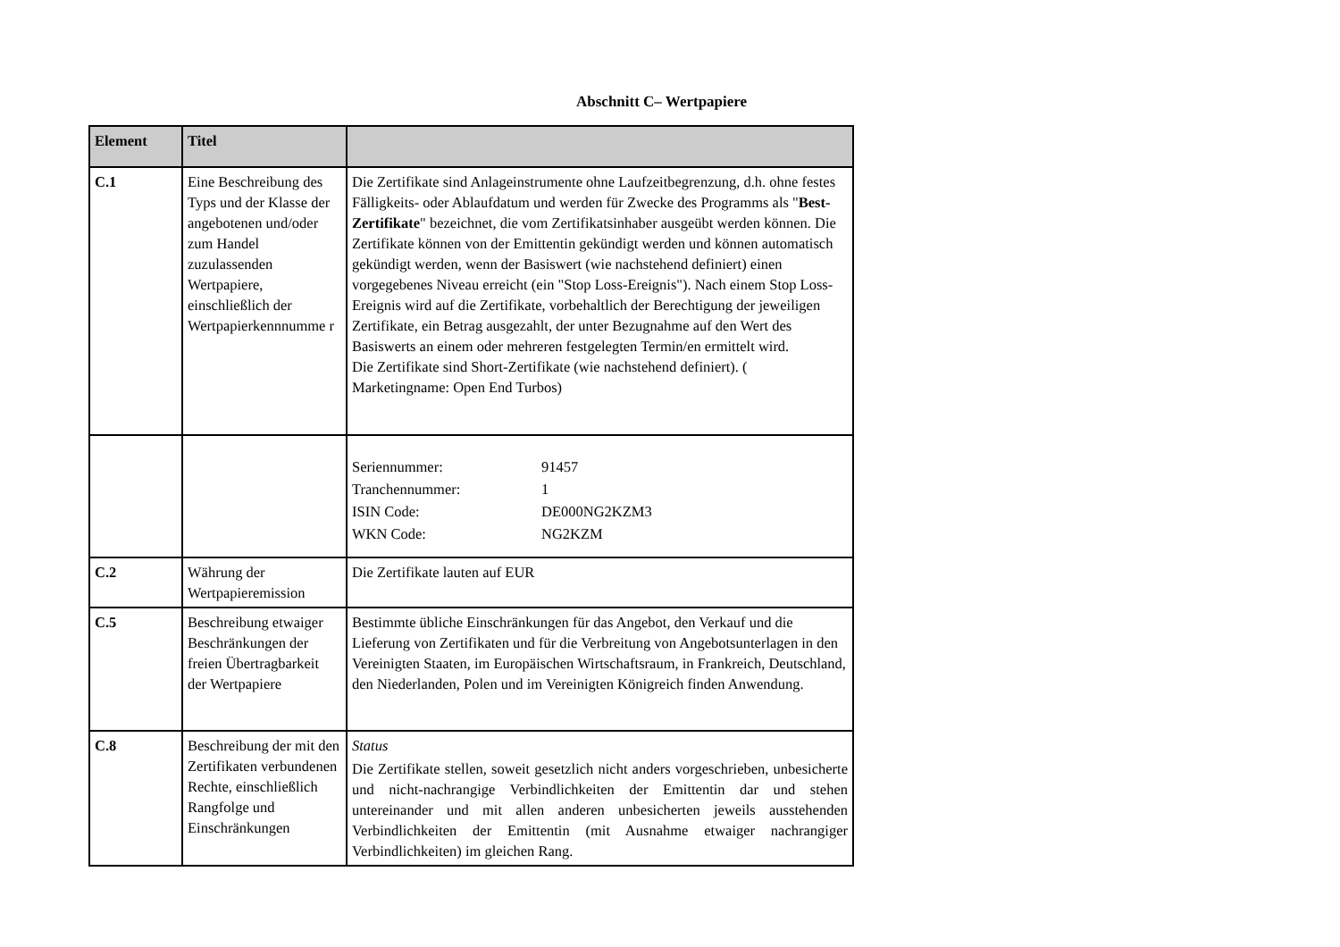Abschnitt C– Wertpapiere
| Element | Titel | |
| --- | --- | --- |
| C.1 | Eine Beschreibung des Typs und der Klasse der angebotenen und/oder zum Handel zuzulassenden Wertpapiere, einschließlich der Wertpapierkennnumme r | Die Zertifikate sind Anlageinstrumente ohne Laufzeitbegrenzung, d.h. ohne festes Fälligkeits- oder Ablaufdatum und werden für Zwecke des Programms als " Best-Zertifikate " bezeichnet, die vom Zertifikatsinhaber ausgeübt werden können. Die Zertifikate können von der Emittentin gekündigt werden und können automatisch gekündigt werden, wenn der Basiswert (wie nachstehend definiert) einen vorgegebenes Niveau erreicht (ein "Stop Loss-Ereignis"). Nach einem Stop Loss-Ereignis wird auf die Zertifikate, vorbehaltlich der Berechtigung der jeweiligen Zertifikate, ein Betrag ausgezahlt, der unter Bezugnahme auf den Wert des Basiswerts an einem oder mehreren festgelegten Termin/en ermittelt wird. Die Zertifikate sind Short-Zertifikate (wie nachstehend definiert). ( Marketingname: Open End Turbos) |
| | | / Seriennummer: / 91457 / / Tranchennummer: / 1 / / ISIN Code: / DE000NG2KZM3 / / WKN Code: / NG2KZM / |
| C.2 | Währung der Wertpapieremission | Die Zertifikate lauten auf EUR |
| C.5 | Beschreibung etwaiger Beschränkungen der freien Übertragbarkeit der Wertpapiere | Bestimmte übliche Einschränkungen für das Angebot, den Verkauf und die Lieferung von Zertifikaten und für die Verbreitung von Angebotsunterlagen in den Vereinigten Staaten, im Europäischen Wirtschaftsraum, in Frankreich, Deutschland, den Niederlanden, Polen und im Vereinigten Königreich finden Anwendung. |
| C.8 | Beschreibung der mit den Zertifikaten verbundenen Rechte, einschließlich Rangfolge und Einschränkungen | Status Die Zertifikate stellen, soweit gesetzlich nicht anders vorgeschrieben, unbesicherte und nicht-nachrangige Verbindlichkeiten der Emittentin dar und stehen untereinander und mit allen anderen unbesicherten jeweils ausstehenden Verbindlichkeiten der Emittentin (mit Ausnahme etwaiger nachrangiger Verbindlichkeiten) im gleichen Rang. |